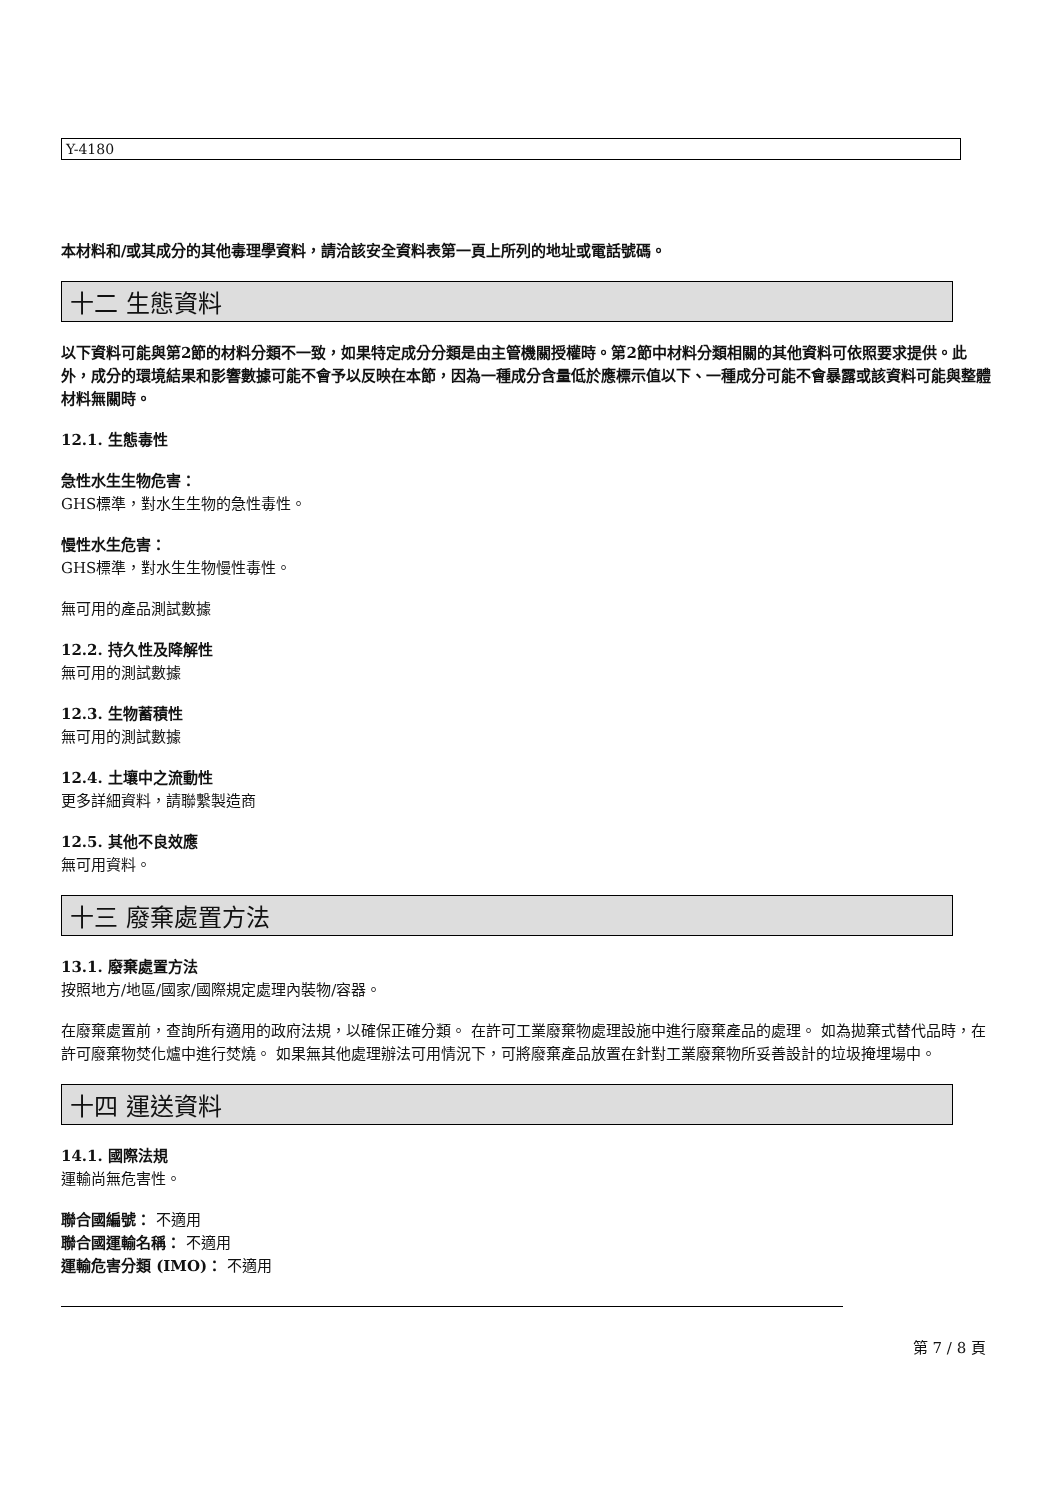Y-4180
本材料和/或其成分的其他毒理學資料，請洽該安全資料表第一頁上所列的地址或電話號碼。
十二 生態資料
以下資料可能與第2節的材料分類不一致，如果特定成分分類是由主管機關授權時。第2節中材料分類相關的其他資料可依照要求提供。此外，成分的環境結果和影響數據可能不會予以反映在本節，因為一種成分含量低於應標示值以下、一種成分可能不會暴露或該資料可能與整體材料無關時。
12.1. 生態毒性
急性水生生物危害：
GHS標準，對水生生物的急性毒性。
慢性水生危害：
GHS標準，對水生生物慢性毒性。
無可用的產品測試數據
12.2. 持久性及降解性
無可用的測試數據
12.3. 生物蓄積性
無可用的測試數據
12.4. 土壤中之流動性
更多詳細資料，請聯繫製造商
12.5. 其他不良效應
無可用資料。
十三 廢棄處置方法
13.1. 廢棄處置方法
按照地方/地區/國家/國際規定處理內裝物/容器。
在廢棄處置前，查詢所有適用的政府法規，以確保正確分類。 在許可工業廢棄物處理設施中進行廢棄產品的處理。 如為拋棄式替代品時，在許可廢棄物焚化爐中進行焚燒。 如果無其他處理辦法可用情況下，可將廢棄產品放置在針對工業廢棄物所妥善設計的垃圾掩埋場中。
十四 運送資料
14.1. 國際法規
運輸尚無危害性。
聯合國編號： 不適用
聯合國運輸名稱： 不適用
運輸危害分類 (IMO)： 不適用
第 7 / 8 頁